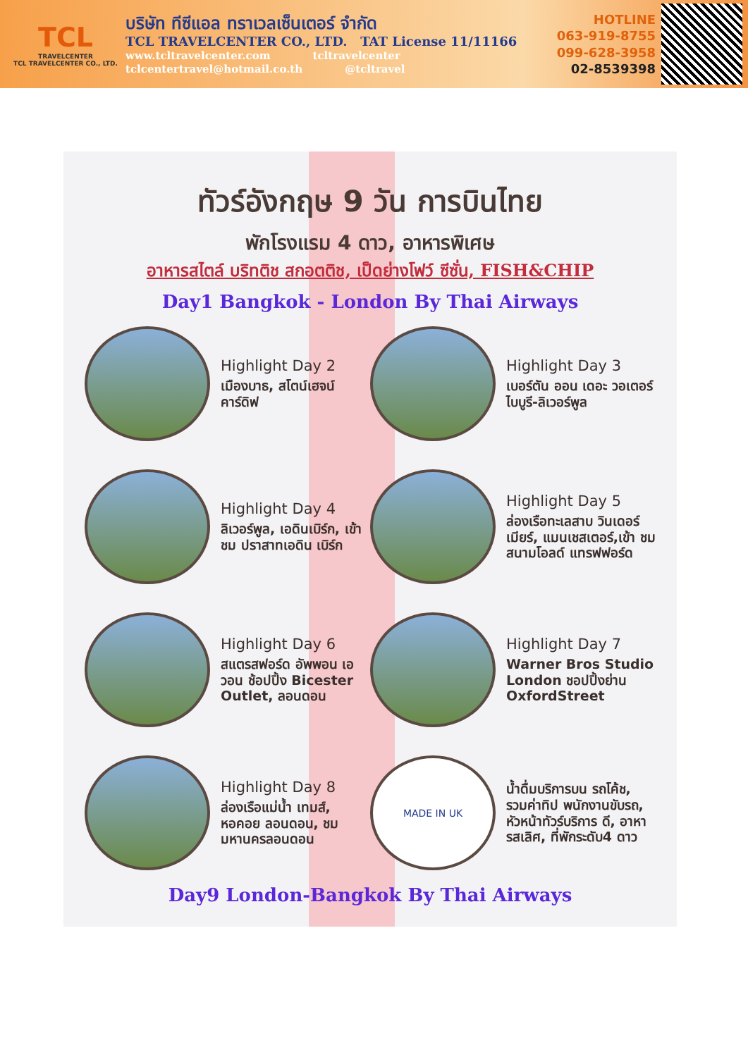TCL
TRAVELCENTER
TCL TRAVELCENTER CO., LTD.
บริษัท ทีซีแอล ทราเวลเซ็นเตอร์ จำกัด
TCL TRAVELCENTER CO., LTD. TAT License 11/11166
www.tcltravelcenter.com tcltravelcenter
tclcentertravel@hotmail.co.th @tcltravel
HOTLINE
063-919-8755
099-628-3958
02-8539398
ทัวร์อังกฤษ 9 วัน การบินไทย
พักโรงแรม 4 ดาว, อาหารพิเศษ
อาหารสไตล์ บริทติช สกอตติช, เป็ดย่างโฟว์ ซีซั่น, FISH&CHIP
Day1 Bangkok - London By Thai Airways
Highlight Day 2
เมืองบาธ, สโตน์เฮจน์ คาร์ดิฟ
Highlight Day 3
เบอร์ตัน ออน เดอะ วอเตอร์ ไบบูรี-ลิเวอร์พูล
Highlight Day 4
ลิเวอร์พูล, เอดินเบิร์ก, เข้าชม ปราสาทเอดิน เบิร์ก
Highlight Day 5
ล่องเรือทะเลสาบ วินเดอร์เมียร์, แมนเชสเตอร์,เข้า ชมสนามโอลด์ แทรฟฟอร์ด
Highlight Day 6
สแตรสฟอร์ด อัพพอน เอวอน ช้อปปิ้ง Bicester Outlet, ลอนดอน
Highlight Day 7
Warner Bros Studio London ชอปปิ้งย่าน OxfordStreet
Highlight Day 8
ล่องเรือแม่น้ำ เทมส์, หอคอย ลอนดอน, ชม มหานครลอนดอน
MADE IN UK
น้ำดื่มบริการบน รถโค้ช, รวมค่าทิป พนักงานขับรถ, หัวหน้าทัวร์บริการ ดี, อาหารสเลิศ, ที่พักระดับ4 ดาว
Day9 London-Bangkok By Thai Airways